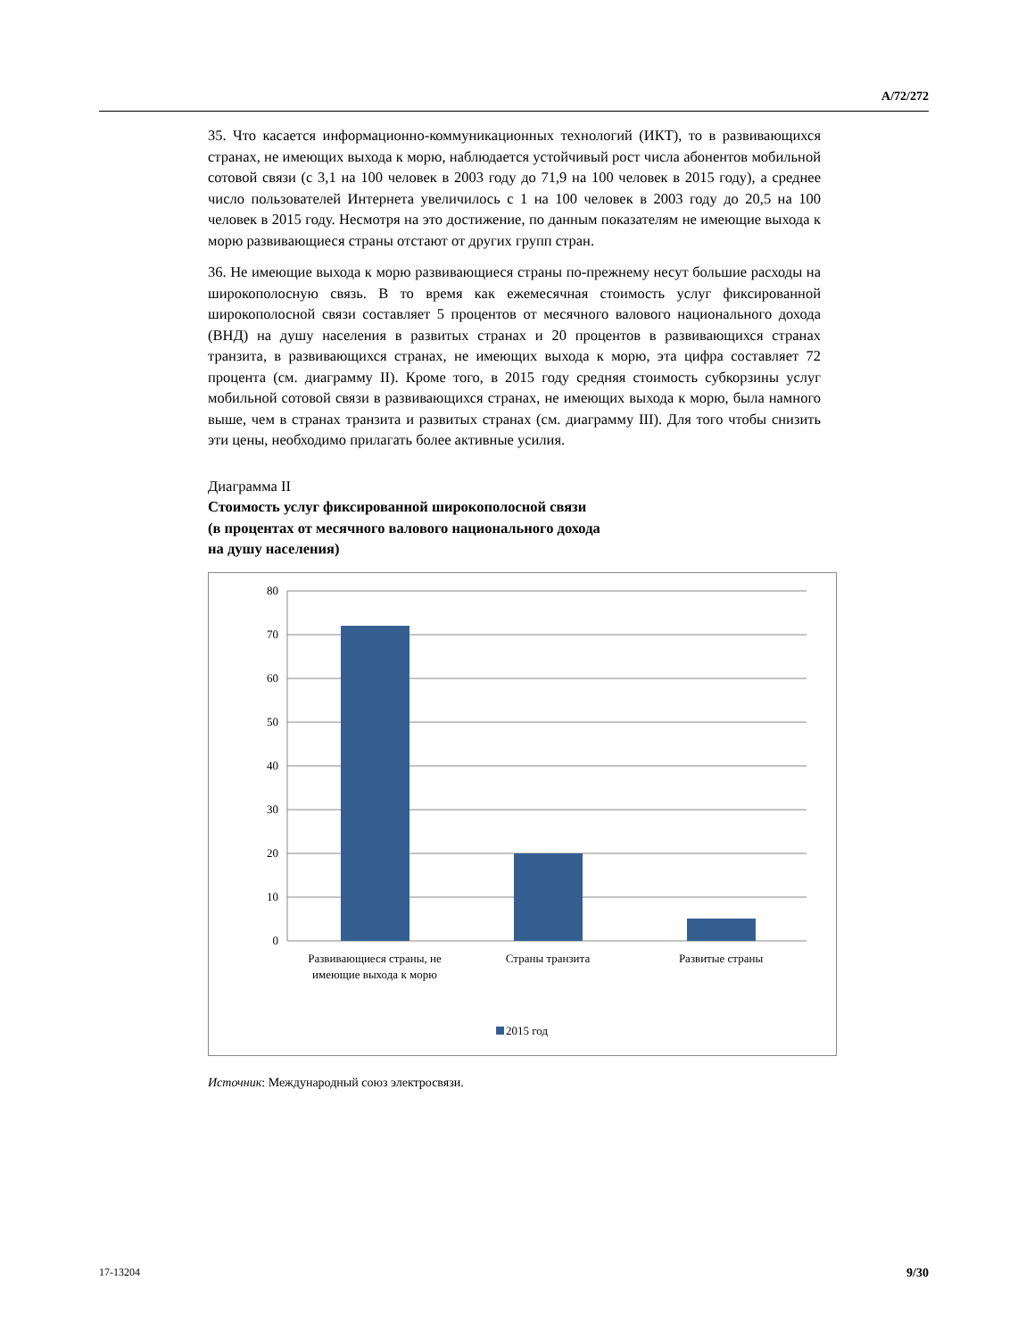A/72/272
35. Что касается информационно-коммуникационных технологий (ИКТ), то в развивающихся странах, не имеющих выхода к морю, наблюдается устойчивый рост числа абонентов мобильной сотовой связи (с 3,1 на 100 человек в 2003 году до 71,9 на 100 человек в 2015 году), а среднее число пользователей Интернета увеличилось с 1 на 100 человек в 2003 году до 20,5 на 100 человек в 2015 году. Несмотря на это достижение, по данным показателям не имеющие выхода к морю развивающиеся страны отстают от других групп стран.
36. Не имеющие выхода к морю развивающиеся страны по-прежнему несут большие расходы на широкополосную связь. В то время как ежемесячная стоимость услуг фиксированной широкополосной связи составляет 5 процентов от месячного валового национального дохода (ВНД) на душу населения в развитых странах и 20 процентов в развивающихся странах транзита, в развивающихся странах, не имеющих выхода к морю, эта цифра составляет 72 процента (см. диаграмму II). Кроме того, в 2015 году средняя стоимость субкорзины услуг мобильной сотовой связи в развивающихся странах, не имеющих выхода к морю, была намного выше, чем в странах транзита и развитых странах (см. диаграмму III). Для того чтобы снизить эти цены, необходимо прилагать более активные усилия.
Диаграмма II
Стоимость услуг фиксированной широкополосной связи
(в процентах от месячного валового национального дохода
на душу населения)
80
70
60
50
40
30
20
10
0
Развивающиеся страны, не
имеющие выхода к морю
Страны транзита
Развитые страны
2015 год
Источник: Международный союз электросвязи.
17-13204 9/30